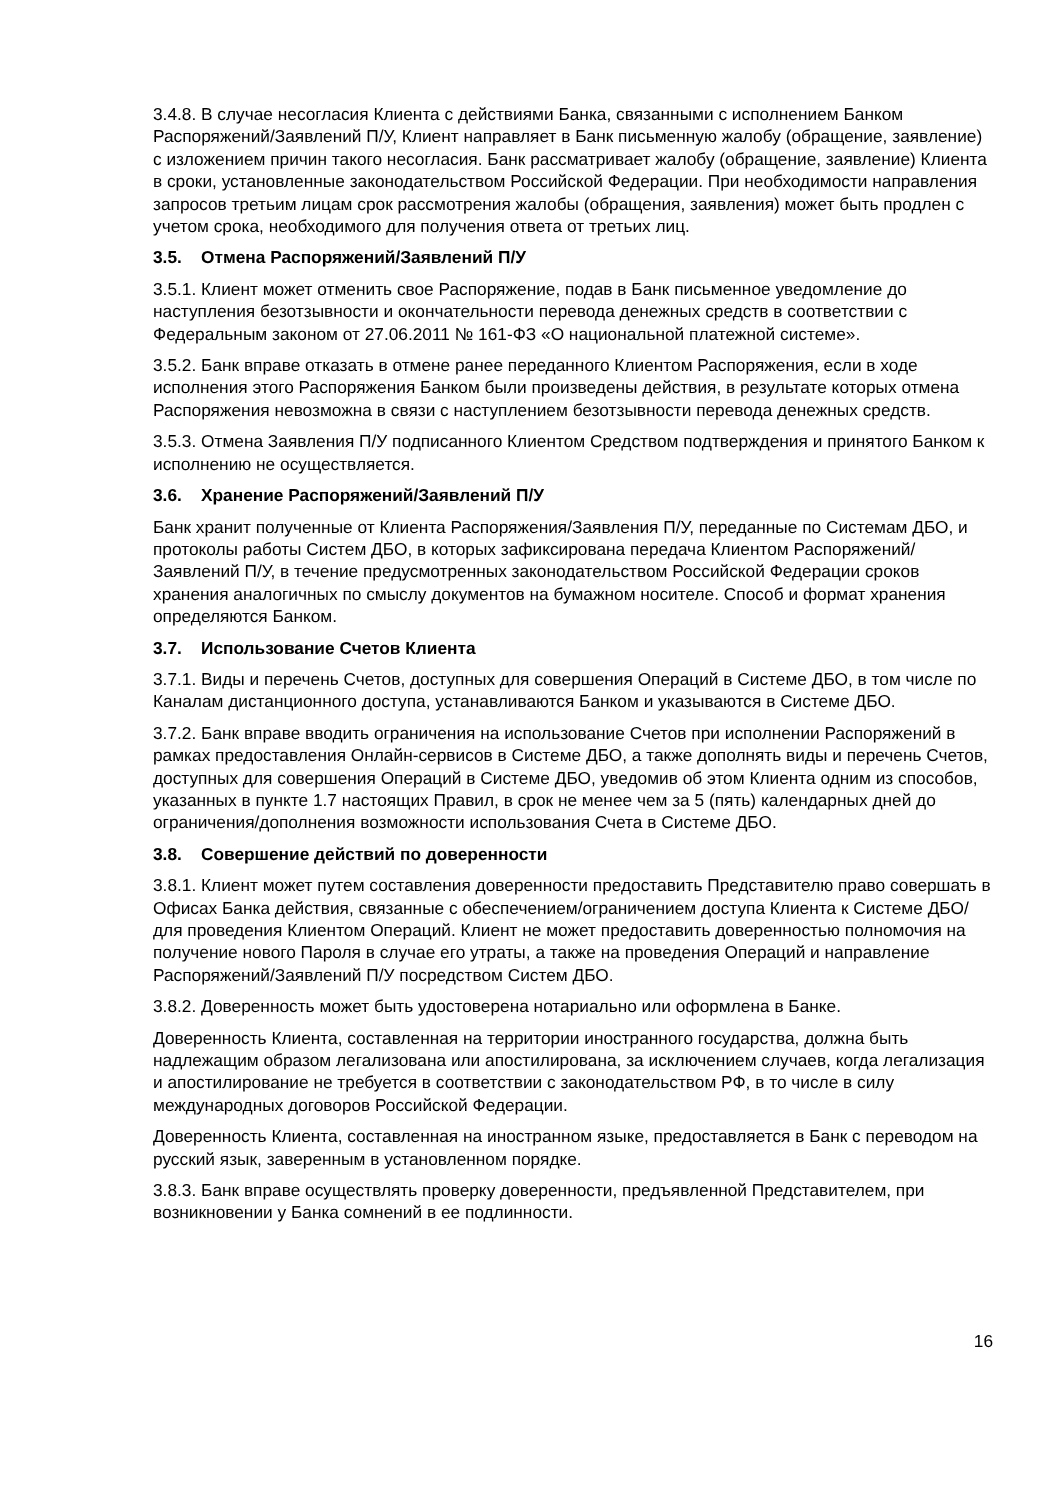3.4.8. В случае несогласия Клиента с действиями Банка, связанными с исполнением Банком Распоряжений/Заявлений П/У, Клиент направляет в Банк письменную жалобу (обращение, заявление) с изложением причин такого несогласия. Банк рассматривает жалобу (обращение, заявление) Клиента в сроки, установленные законодательством Российской Федерации. При необходимости направления запросов третьим лицам срок рассмотрения жалобы (обращения, заявления) может быть продлен с учетом срока, необходимого для получения ответа от третьих лиц.
3.5. Отмена Распоряжений/Заявлений П/У
3.5.1. Клиент может отменить свое Распоряжение, подав в Банк письменное уведомление до наступления безотзывности и окончательности перевода денежных средств в соответствии с Федеральным законом от 27.06.2011 № 161-ФЗ «О национальной платежной системе».
3.5.2. Банк вправе отказать в отмене ранее переданного Клиентом Распоряжения, если в ходе исполнения этого Распоряжения Банком были произведены действия, в результате которых отмена Распоряжения невозможна в связи с наступлением безотзывности перевода денежных средств.
3.5.3. Отмена Заявления П/У подписанного Клиентом Средством подтверждения и принятого Банком к исполнению не осуществляется.
3.6. Хранение Распоряжений/Заявлений П/У
Банк хранит полученные от Клиента Распоряжения/Заявления П/У, переданные по Системам ДБО, и протоколы работы Систем ДБО, в которых зафиксирована передача Клиентом Распоряжений/Заявлений П/У, в течение предусмотренных законодательством Российской Федерации сроков хранения аналогичных по смыслу документов на бумажном носителе. Способ и формат хранения определяются Банком.
3.7. Использование Счетов Клиента
3.7.1. Виды и перечень Счетов, доступных для совершения Операций в Системе ДБО, в том числе по Каналам дистанционного доступа, устанавливаются Банком и указываются в Системе ДБО.
3.7.2. Банк вправе вводить ограничения на использование Счетов при исполнении Распоряжений в рамках предоставления Онлайн-сервисов в Системе ДБО, а также дополнять виды и перечень Счетов, доступных для совершения Операций в Системе ДБО, уведомив об этом Клиента одним из способов, указанных в пункте 1.7 настоящих Правил, в срок не менее чем за 5 (пять) календарных дней до ограничения/дополнения возможности использования Счета в Системе ДБО.
3.8. Совершение действий по доверенности
3.8.1. Клиент может путем составления доверенности предоставить Представителю право совершать в Офисах Банка действия, связанные с обеспечением/ограничением доступа Клиента к Системе ДБО/для проведения Клиентом Операций. Клиент не может предоставить доверенностью полномочия на получение нового Пароля в случае его утраты, а также на проведения Операций и направление Распоряжений/Заявлений П/У посредством Систем ДБО.
3.8.2. Доверенность может быть удостоверена нотариально или оформлена в Банке.
Доверенность Клиента, составленная на территории иностранного государства, должна быть надлежащим образом легализована или апостилирована, за исключением случаев, когда легализация и апостилирование не требуется в соответствии с законодательством РФ, в то числе в силу международных договоров Российской Федерации.
Доверенность Клиента, составленная на иностранном языке, предоставляется в Банк с переводом на русский язык, заверенным в установленном порядке.
3.8.3. Банк вправе осуществлять проверку доверенности, предъявленной Представителем, при возникновении у Банка сомнений в ее подлинности.
16